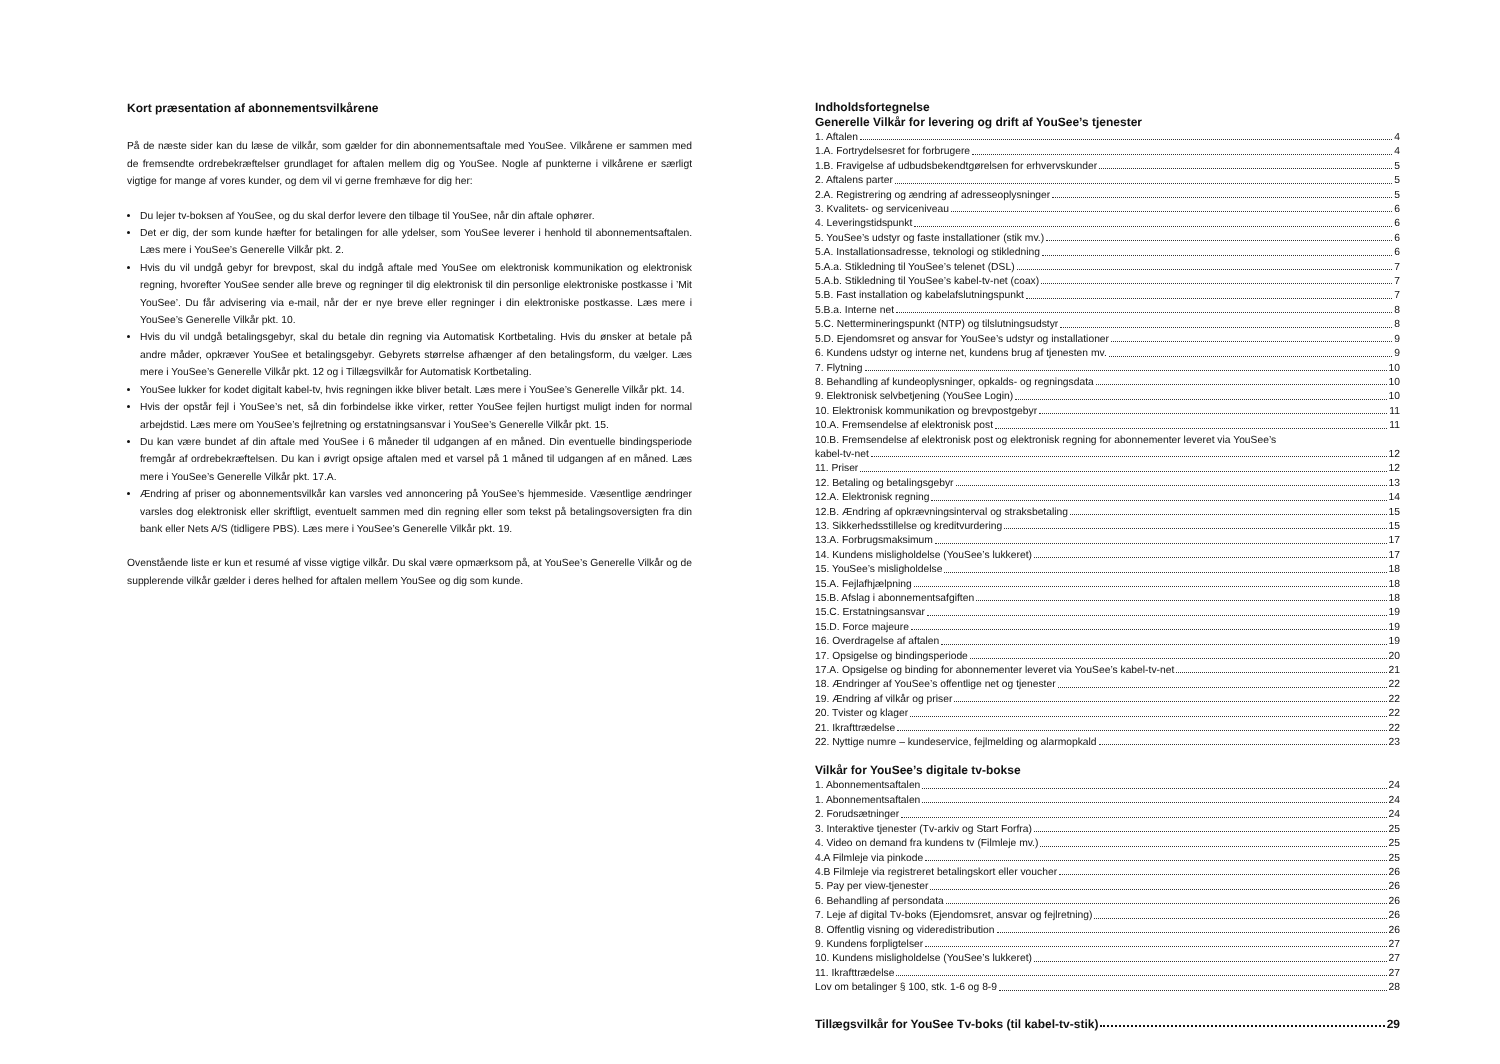Kort præsentation af abonnementsvilkårene
På de næste sider kan du læse de vilkår, som gælder for din abonnementsaftale med YouSee. Vilkårene er sammen med de fremsendte ordrebekræftelser grundlaget for aftalen mellem dig og YouSee. Nogle af punkterne i vilkårene er særligt vigtige for mange af vores kunder, og dem vil vi gerne fremhæve for dig her:
Du lejer tv-boksen af YouSee, og du skal derfor levere den tilbage til YouSee, når din aftale ophører.
Det er dig, der som kunde hæfter for betalingen for alle ydelser, som YouSee leverer i henhold til abonnementsaftalen. Læs mere i YouSee’s Generelle Vilkår pkt. 2.
Hvis du vil undgå gebyr for brevpost, skal du indgå aftale med YouSee om elektronisk kommunikation og elektronisk regning, hvorefter YouSee sender alle breve og regninger til dig elektronisk til din personlige elektroniske postkasse i ’Mit YouSee’. Du får advisering via e-mail, når der er nye breve eller regninger i din elektroniske postkasse. Læs mere i YouSee’s Generelle Vilkår pkt. 10.
Hvis du vil undgå betalingsgebyr, skal du betale din regning via Automatisk Kortbetaling. Hvis du ønsker at betale på andre måder, opkræver YouSee et betalingsgebyr. Gebyrets størrelse afhænger af den betalingsform, du vælger. Læs mere i YouSee’s Generelle Vilkår pkt. 12 og i Tillægsvilkår for Automatisk Kortbetaling.
YouSee lukker for kodet digitalt kabel-tv, hvis regningen ikke bliver betalt. Læs mere i YouSee’s Generelle Vilkår pkt. 14.
Hvis der opstår fejl i YouSee’s net, så din forbindelse ikke virker, retter YouSee fejlen hurtigst muligt inden for normal arbejdstid. Læs mere om YouSee’s fejlretning og erstatningsansvar i YouSee’s Generelle Vilkår pkt. 15.
Du kan være bundet af din aftale med YouSee i 6 måneder til udgangen af en måned. Din eventuelle bindingsperiode fremgår af ordrebekræftelsen. Du kan i øvrigt opsige aftalen med et varsel på 1 måned til udgangen af en måned. Læs mere i YouSee’s Generelle Vilkår pkt. 17.A.
Ændring af priser og abonnementsvilkår kan varsles ved annoncering på YouSee’s hjemmeside. Væsentlige ændringer varsles dog elektronisk eller skriftligt, eventuelt sammen med din regning eller som tekst på betalingsoversigten fra din bank eller Nets A/S (tidligere PBS). Læs mere i YouSee’s Generelle Vilkår pkt. 19.
Ovenstående liste er kun et resumé af visse vigtige vilkår. Du skal være opmærksom på, at YouSee’s Generelle Vilkår og de supplerende vilkår gælder i deres helhed for aftalen mellem YouSee og dig som kunde.
Indholdsfortegnelse
Generelle Vilkår for levering og drift af YouSee’s tjenester
1. Aftalen 4
1.A. Fortrydelsesret for forbrugere 4
1.B. Fravigelse af udbudsbekendtgørelsen for erhvervskunder 5
2. Aftalens parter 5
2.A. Registrering og ændring af adresseoplysninger 5
3. Kvalitets- og serviceniveau 6
4. Leveringstidspunkt 6
5. YouSee’s udstyr og faste installationer (stik mv.) 6
5.A. Installationsadresse, teknologi og stikledning 6
5.A.a. Stikledning til YouSee’s telenet (DSL) 7
5.A.b. Stikledning til YouSee’s kabel-tv-net (coax) 7
5.B. Fast installation og kabelafslutningspunkt 7
5.B.a. Interne net 8
5.C. Nettermineringspunkt (NTP) og tilslutningsudstyr 8
5.D. Ejendomsret og ansvar for YouSee’s udstyr og installationer 9
6. Kundens udstyr og interne net, kundens brug af tjenesten mv. 9
7. Flytning 10
8. Behandling af kundeoplysninger, opkalds- og regningsdata 10
9. Elektronisk selvbetjening (YouSee Login) 10
10. Elektronisk kommunikation og brevpostgebyr 11
10.A. Fremsendelse af elektronisk post 11
10.B. Fremsendelse af elektronisk post og elektronisk regning for abonnementer leveret via YouSee’s
kabel-tv-net 12
11. Priser 12
12. Betaling og betalingsgebyr 13
12.A. Elektronisk regning 14
12.B. Ændring af opkrævningsinterval og straksbetaling 15
13. Sikkerhedsstillelse og kreditvurdering 15
13.A. Forbrugsmaksimum 17
14. Kundens misligholdelse (YouSee’s lukkeret) 17
15. YouSee’s misligholdelse 18
15.A. Fejlafhjælpning 18
15.B. Afslag i abonnementsafgiften 18
15.C. Erstatningsansvar 19
15.D. Force majeure 19
16. Overdragelse af aftalen 19
17. Opsigelse og bindingsperiode 20
17.A. Opsigelse og binding for abonnementer leveret via YouSee’s kabel-tv-net 21
18. Ændringer af YouSee’s offentlige net og tjenester 22
19. Ændring af vilkår og priser 22
20. Tvister og klager 22
21. Ikrafttrædelse 22
22. Nyttige numre – kundeservice, fejlmelding og alarmopkald 23
Vilkår for YouSee’s digitale tv-bokse
1. Abonnementsaftalen 24
1. Abonnementsaftalen 24
2. Forudsætninger 24
3. Interaktive tjenester (Tv-arkiv og Start Forfra) 25
4. Video on demand fra kundens tv (Filmleje mv.) 25
4.A Filmleje via pinkode 25
4.B Filmleje via registreret betalingskort eller voucher 26
5. Pay per view-tjenester 26
6. Behandling af persondata 26
7. Leje af digital Tv-boks (Ejendomsret, ansvar og fejlretning) 26
8. Offentlig visning og videredistribution 26
9. Kundens forpligtelser 27
10. Kundens misligholdelse (YouSee’s lukkeret) 27
11. Ikrafttrædelse 27
Lov om betalinger § 100, stk. 1-6 og 8-9 28
Tillægsvilkår for YouSee Tv-boks (til kabel-tv-stik) 29